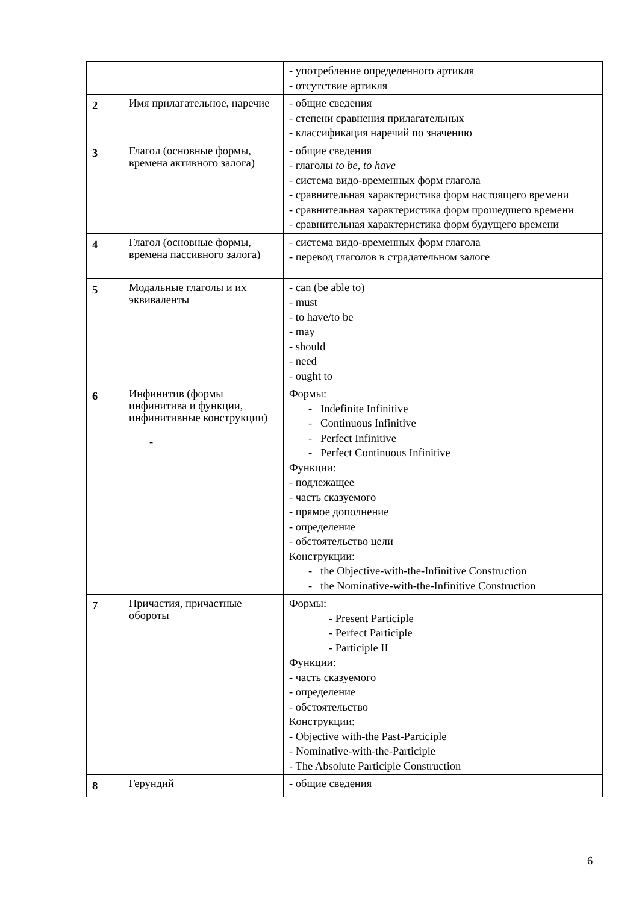| | | - употребление определенного артикля - отсутствие артикля |
| 2 | Имя прилагательное, наречие | - общие сведения - степени сравнения прилагательных - классификация наречий по значению |
| 3 | Глагол (основные формы, времена активного залога) | - общие сведения - глаголы to be, to have - система видо-временных форм глагола - сравнительная характеристика форм настоящего времени - сравнительная характеристика форм прошедшего времени - сравнительная характеристика форм будущего времени |
| 4 | Глагол (основные формы, времена пассивного залога) | - система видо-временных форм глагола - перевод глаголов в страдательном залоге |
| 5 | Модальные глаголы и их эквиваленты | - can (be able to) - must - to have/to be - may - should - need - ought to |
| 6 | Инфинитив (формы инфинитива и функции, инфинитивные конструкции) - | Формы: - Indefinite Infinitive - Continuous Infinitive - Perfect Infinitive - Perfect Continuous Infinitive Функции: - подлежащее - часть сказуемого - прямое дополнение - определение - обстоятельство цели Конструкции: - the Objective-with-the-Infinitive Construction - the Nominative-with-the-Infinitive Construction |
| 7 | Причастия, причастные обороты | Формы: - Present Participle - Perfect Participle - Participle II Функции: - часть сказуемого - определение - обстоятельство Конструкции: - Objective with-the Past-Participle - Nominative-with-the-Participle - The Absolute Participle Construction |
| 8 | Герундий | - общие сведения |
6